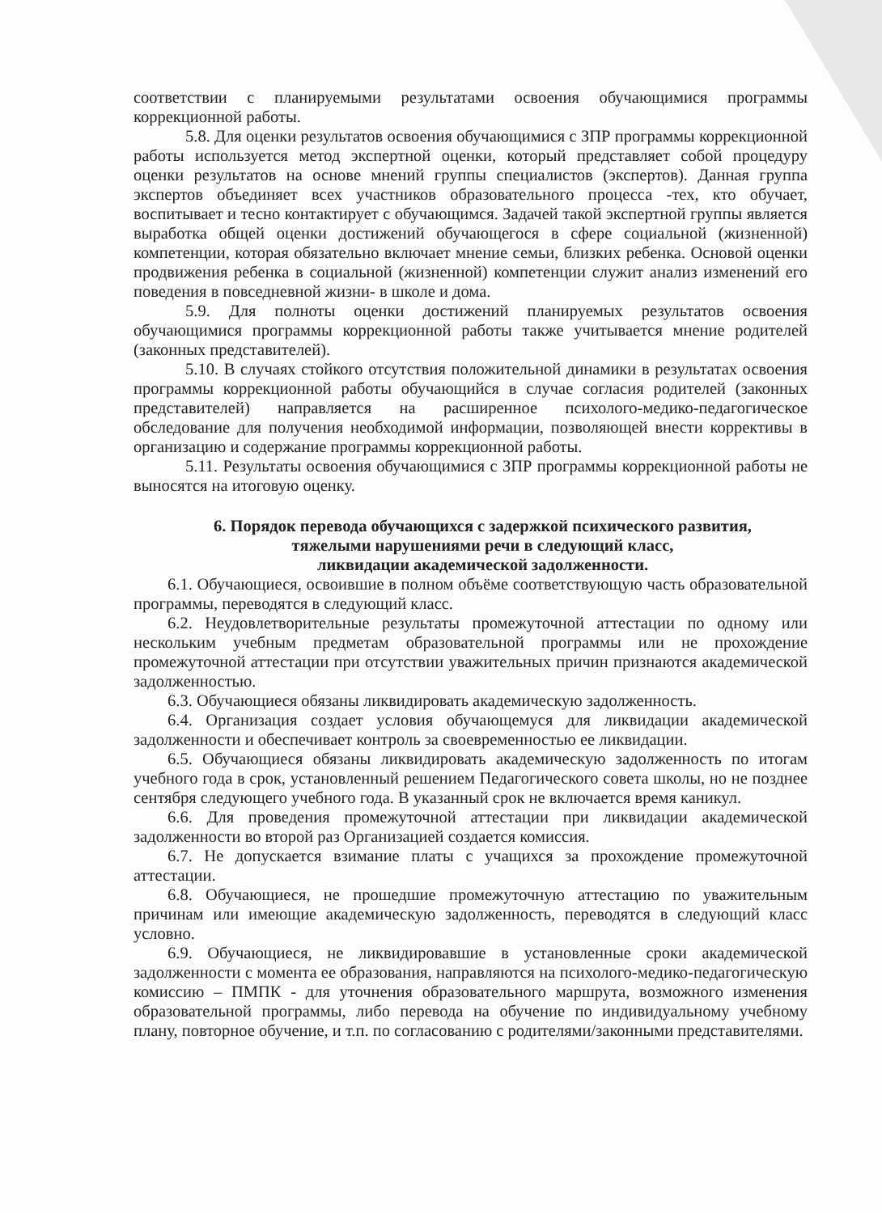соответствии с планируемыми результатами освоения обучающимися программы коррекционной работы.
5.8. Для оценки результатов освоения обучающимися с ЗПР программы коррекционной работы используется метод экспертной оценки, который представляет собой процедуру оценки результатов на основе мнений группы специалистов (экспертов). Данная группа экспертов объединяет всех участников образовательного процесса -тех, кто обучает, воспитывает и тесно контактирует с обучающимся. Задачей такой экспертной группы является выработка общей оценки достижений обучающегося в сфере социальной (жизненной) компетенции, которая обязательно включает мнение семьи, близких ребенка. Основой оценки продвижения ребенка в социальной (жизненной) компетенции служит анализ изменений его поведения в повседневной жизни- в школе и дома.
5.9. Для полноты оценки достижений планируемых результатов освоения обучающимися программы коррекционной работы также учитывается мнение родителей (законных представителей).
5.10. В случаях стойкого отсутствия положительной динамики в результатах освоения программы коррекционной работы обучающийся в случае согласия родителей (законных представителей) направляется на расширенное психолого-медико-педагогическое обследование для получения необходимой информации, позволяющей внести коррективы в организацию и содержание программы коррекционной работы.
5.11. Результаты освоения обучающимися с ЗПР программы коррекционной работы не выносятся на итоговую оценку.
6. Порядок перевода обучающихся с задержкой психического развития,
тяжелыми нарушениями речи в следующий класс,
ликвидации академической задолженности.
6.1. Обучающиеся, освоившие в полном объёме соответствующую часть образовательной программы, переводятся в следующий класс.
6.2. Неудовлетворительные результаты промежуточной аттестации по одному или нескольким учебным предметам образовательной программы или не прохождение промежуточной аттестации при отсутствии уважительных причин признаются академической задолженностью.
6.3. Обучающиеся обязаны ликвидировать академическую задолженность.
6.4. Организация создает условия обучающемуся для ликвидации академической задолженности и обеспечивает контроль за своевременностью ее ликвидации.
6.5. Обучающиеся обязаны ликвидировать академическую задолженность по итогам учебного года в срок, установленный решением Педагогического совета школы, но не позднее сентября следующего учебного года. В указанный срок не включается время каникул.
6.6. Для проведения промежуточной аттестации при ликвидации академической задолженности во второй раз Организацией создается комиссия.
6.7. Не допускается взимание платы с учащихся за прохождение промежуточной аттестации.
6.8. Обучающиеся, не прошедшие промежуточную аттестацию по уважительным причинам или имеющие академическую задолженность, переводятся в следующий класс условно.
6.9. Обучающиеся, не ликвидировавшие в установленные сроки академической задолженности с момента ее образования, направляются на психолого-медико-педагогическую комиссию – ПМПК - для уточнения образовательного маршрута, возможного изменения образовательной программы, либо перевода на обучение по индивидуальному учебному плану, повторное обучение, и т.п. по согласованию с родителями/законными представителями.